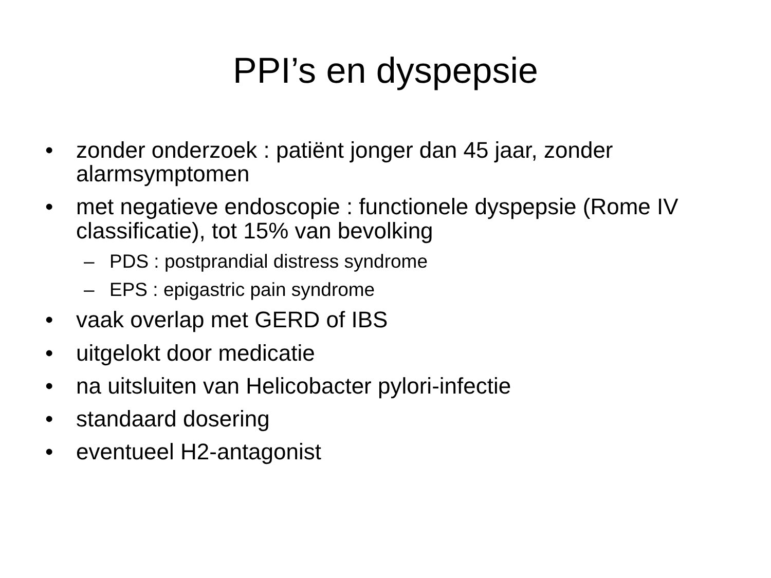PPI’s en dyspepsie
• zonder onderzoek : patiënt jonger dan 45 jaar, zonder alarmsymptomen
• met negatieve endoscopie : functionele dyspepsie (Rome IV classificatie), tot 15% van bevolking
– PDS : postprandial distress syndrome
– EPS : epigastric pain syndrome
• vaak overlap met GERD of IBS
• uitgelokt door medicatie
• na uitsluiten van Helicobacter pylori-infectie
• standaard dosering
• eventueel H2-antagonist